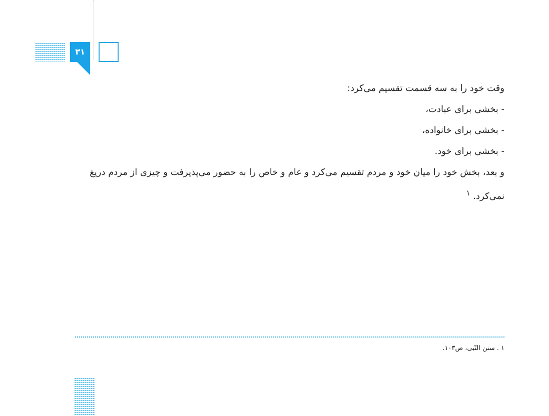۳۱
وقت خود را به سه قسمت تقسیم می‌کرد:
- بخشی برای عبادت،
- بخشی برای خانواده،
- بخشی برای خود.
و بعد، بخش خود را میان خود و مردم تقسیم می‌کرد و عام و خاص را به حضور می‌پذیرفت و چیزی از مردم دریغ نمی‌کرد. <sup>۱</sup>
۱ . سنن النّبی، ص۱۰۳.